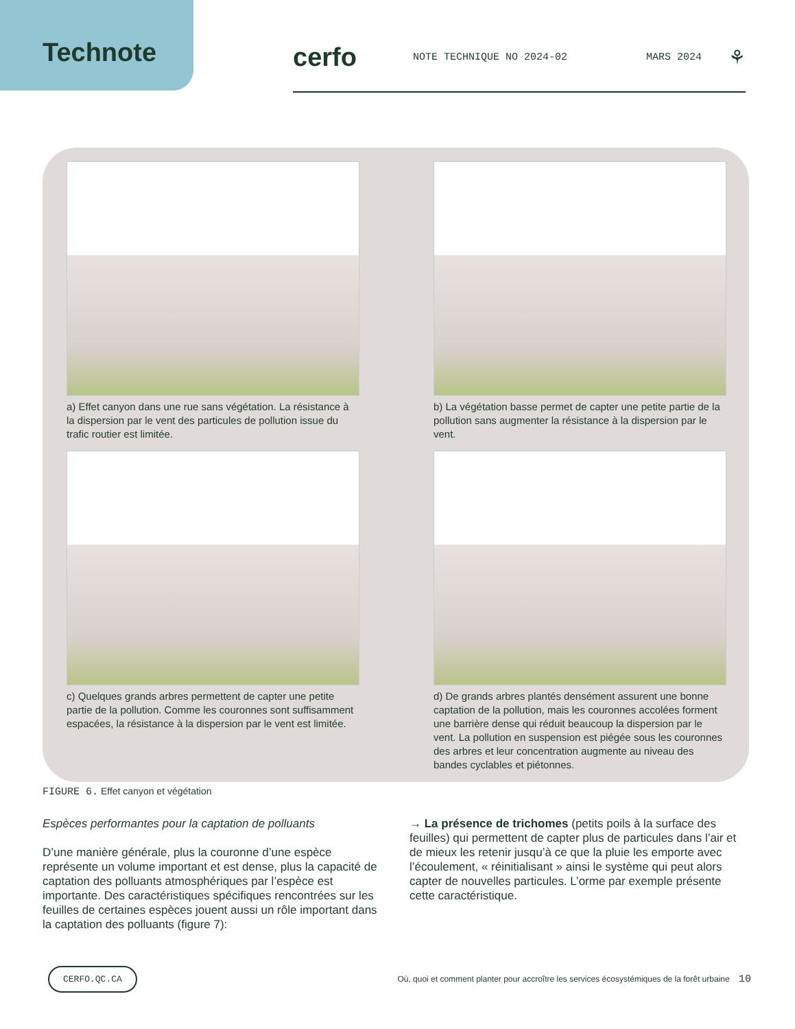Technote
cerfo NOTE TECHNIQUE NO 2024-02 MARS 2024 ⚘
a) Effet canyon dans une rue sans végétation. La résistance à la dispersion par le vent des particules de pollution issue du trafic routier est limitée.
b) La végétation basse permet de capter une petite partie de la pollution sans augmenter la résistance à la dispersion par le vent.
c) Quelques grands arbres permettent de capter une petite partie de la pollution. Comme les couronnes sont suffisamment espacées, la résistance à la dispersion par le vent est limitée.
d) De grands arbres plantés densément assurent une bonne captation de la pollution, mais les couronnes accolées forment une barrière dense qui réduit beaucoup la dispersion par le vent. La pollution en suspension est piégée sous les couronnes des arbres et leur concentration augmente au niveau des bandes cyclables et piétonnes.
FIGURE 6. Effet canyon et végétation
Espèces performantes pour la captation de polluants
D’une manière générale, plus la couronne d’une espèce représente un volume important et est dense, plus la capacité de captation des polluants atmosphériques par l’espèce est importante. Des caractéristiques spécifiques rencontrées sur les feuilles de certaines espèces jouent aussi un rôle important dans la captation des polluants (figure 7):
→ La présence de trichomes (petits poils à la surface des feuilles) qui permettent de capter plus de particules dans l’air et de mieux les retenir jusqu’à ce que la pluie les emporte avec l’écoulement, « réinitialisant » ainsi le système qui peut alors capter de nouvelles particules. L’orme par exemple présente cette caractéristique.
CERFO.QC.CA Où, quoi et comment planter pour accroître les services écosystémiques de la forêt urbaine 10